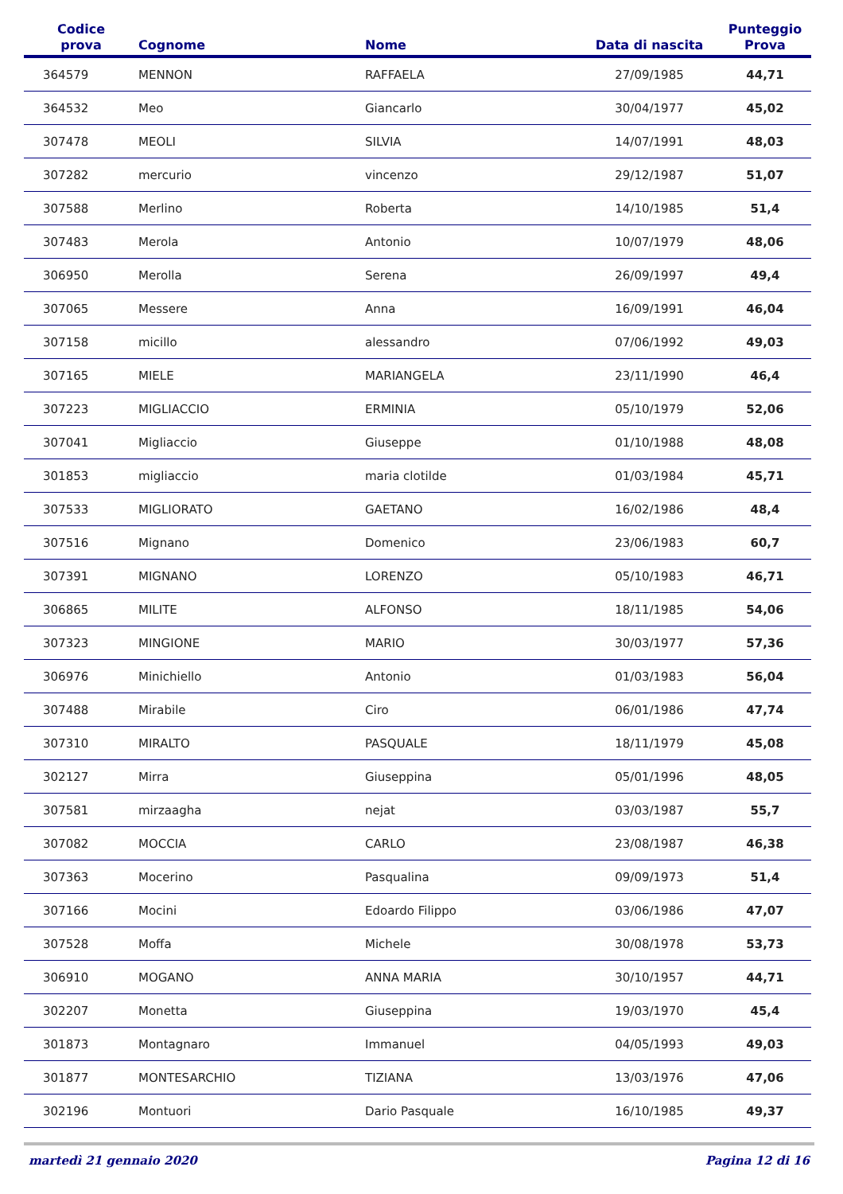| Codice prova | Cognome | Nome | Data di nascita | Punteggio Prova |
| --- | --- | --- | --- | --- |
| 364579 | MENNON | RAFFAELA | 27/09/1985 | 44,71 |
| 364532 | Meo | Giancarlo | 30/04/1977 | 45,02 |
| 307478 | MEOLI | SILVIA | 14/07/1991 | 48,03 |
| 307282 | mercurio | vincenzo | 29/12/1987 | 51,07 |
| 307588 | Merlino | Roberta | 14/10/1985 | 51,4 |
| 307483 | Merola | Antonio | 10/07/1979 | 48,06 |
| 306950 | Merolla | Serena | 26/09/1997 | 49,4 |
| 307065 | Messere | Anna | 16/09/1991 | 46,04 |
| 307158 | micillo | alessandro | 07/06/1992 | 49,03 |
| 307165 | MIELE | MARIANGELA | 23/11/1990 | 46,4 |
| 307223 | MIGLIACCIO | ERMINIA | 05/10/1979 | 52,06 |
| 307041 | Migliaccio | Giuseppe | 01/10/1988 | 48,08 |
| 301853 | migliaccio | maria clotilde | 01/03/1984 | 45,71 |
| 307533 | MIGLIORATO | GAETANO | 16/02/1986 | 48,4 |
| 307516 | Mignano | Domenico | 23/06/1983 | 60,7 |
| 307391 | MIGNANO | LORENZO | 05/10/1983 | 46,71 |
| 306865 | MILITE | ALFONSO | 18/11/1985 | 54,06 |
| 307323 | MINGIONE | MARIO | 30/03/1977 | 57,36 |
| 306976 | Minichiello | Antonio | 01/03/1983 | 56,04 |
| 307488 | Mirabile | Ciro | 06/01/1986 | 47,74 |
| 307310 | MIRALTO | PASQUALE | 18/11/1979 | 45,08 |
| 302127 | Mirra | Giuseppina | 05/01/1996 | 48,05 |
| 307581 | mirzaagha | nejat | 03/03/1987 | 55,7 |
| 307082 | MOCCIA | CARLO | 23/08/1987 | 46,38 |
| 307363 | Mocerino | Pasqualina | 09/09/1973 | 51,4 |
| 307166 | Mocini | Edoardo Filippo | 03/06/1986 | 47,07 |
| 307528 | Moffa | Michele | 30/08/1978 | 53,73 |
| 306910 | MOGANO | ANNA MARIA | 30/10/1957 | 44,71 |
| 302207 | Monetta | Giuseppina | 19/03/1970 | 45,4 |
| 301873 | Montagnaro | Immanuel | 04/05/1993 | 49,03 |
| 301877 | MONTESARCHIO | TIZIANA | 13/03/1976 | 47,06 |
| 302196 | Montuori | Dario Pasquale | 16/10/1985 | 49,37 |
martedì 21 gennaio 2020 Pagina 12 di 16